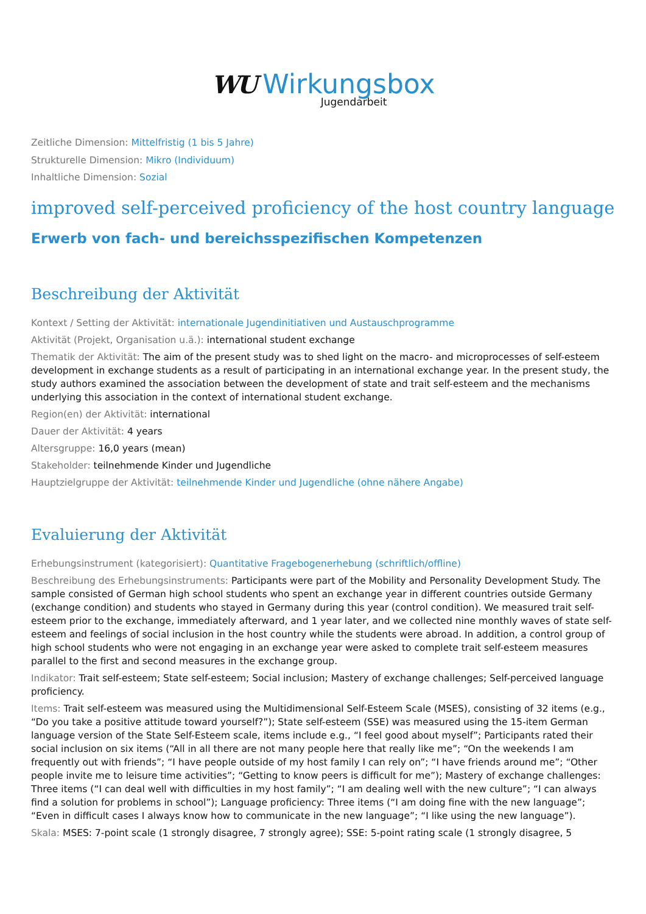WU Wirkungsbox
Jugendarbeit
Zeitliche Dimension: Mittelfristig (1 bis 5 Jahre)
Strukturelle Dimension: Mikro (Individuum)
Inhaltliche Dimension: Sozial
improved self-perceived proficiency of the host country language
Erwerb von fach- und bereichsspezifischen Kompetenzen
Beschreibung der Aktivität
Kontext / Setting der Aktivität: internationale Jugendinitiativen und Austauschprogramme
Aktivität (Projekt, Organisation u.ä.): international student exchange
Thematik der Aktivität: The aim of the present study was to shed light on the macro- and microprocesses of self-esteem development in exchange students as a result of participating in an international exchange year. In the present study, the study authors examined the association between the development of state and trait self-esteem and the mechanisms underlying this association in the context of international student exchange.
Region(en) der Aktivität: international
Dauer der Aktivität: 4 years
Altersgruppe: 16,0 years (mean)
Stakeholder: teilnehmende Kinder und Jugendliche
Hauptzielgruppe der Aktivität: teilnehmende Kinder und Jugendliche (ohne nähere Angabe)
Evaluierung der Aktivität
Erhebungsinstrument (kategorisiert): Quantitative Fragebogenerhebung (schriftlich/offline)
Beschreibung des Erhebungsinstruments: Participants were part of the Mobility and Personality Development Study. The sample consisted of German high school students who spent an exchange year in different countries outside Germany (exchange condition) and students who stayed in Germany during this year (control condition). We measured trait self-esteem prior to the exchange, immediately afterward, and 1 year later, and we collected nine monthly waves of state self-esteem and feelings of social inclusion in the host country while the students were abroad. In addition, a control group of high school students who were not engaging in an exchange year were asked to complete trait self-esteem measures parallel to the first and second measures in the exchange group.
Indikator: Trait self-esteem; State self-esteem; Social inclusion; Mastery of exchange challenges; Self-perceived language proficiency.
Items: Trait self-esteem was measured using the Multidimensional Self-Esteem Scale (MSES), consisting of 32 items (e.g., “Do you take a positive attitude toward yourself?”); State self-esteem (SSE) was measured using the 15-item German language version of the State Self-Esteem scale, items include e.g., “I feel good about myself”; Participants rated their social inclusion on six items (“All in all there are not many people here that really like me”; “On the weekends I am frequently out with friends”; “I have people outside of my host family I can rely on”; “I have friends around me”; “Other people invite me to leisure time activities”; “Getting to know peers is difficult for me”); Mastery of exchange challenges: Three items (“I can deal well with difficulties in my host family”; “I am dealing well with the new culture”; “I can always find a solution for problems in school”); Language proficiency: Three items (“I am doing fine with the new language”; “Even in difficult cases I always know how to communicate in the new language”; “I like using the new language”).
Skala: MSES: 7-point scale (1 strongly disagree, 7 strongly agree); SSE: 5-point rating scale (1 strongly disagree, 5